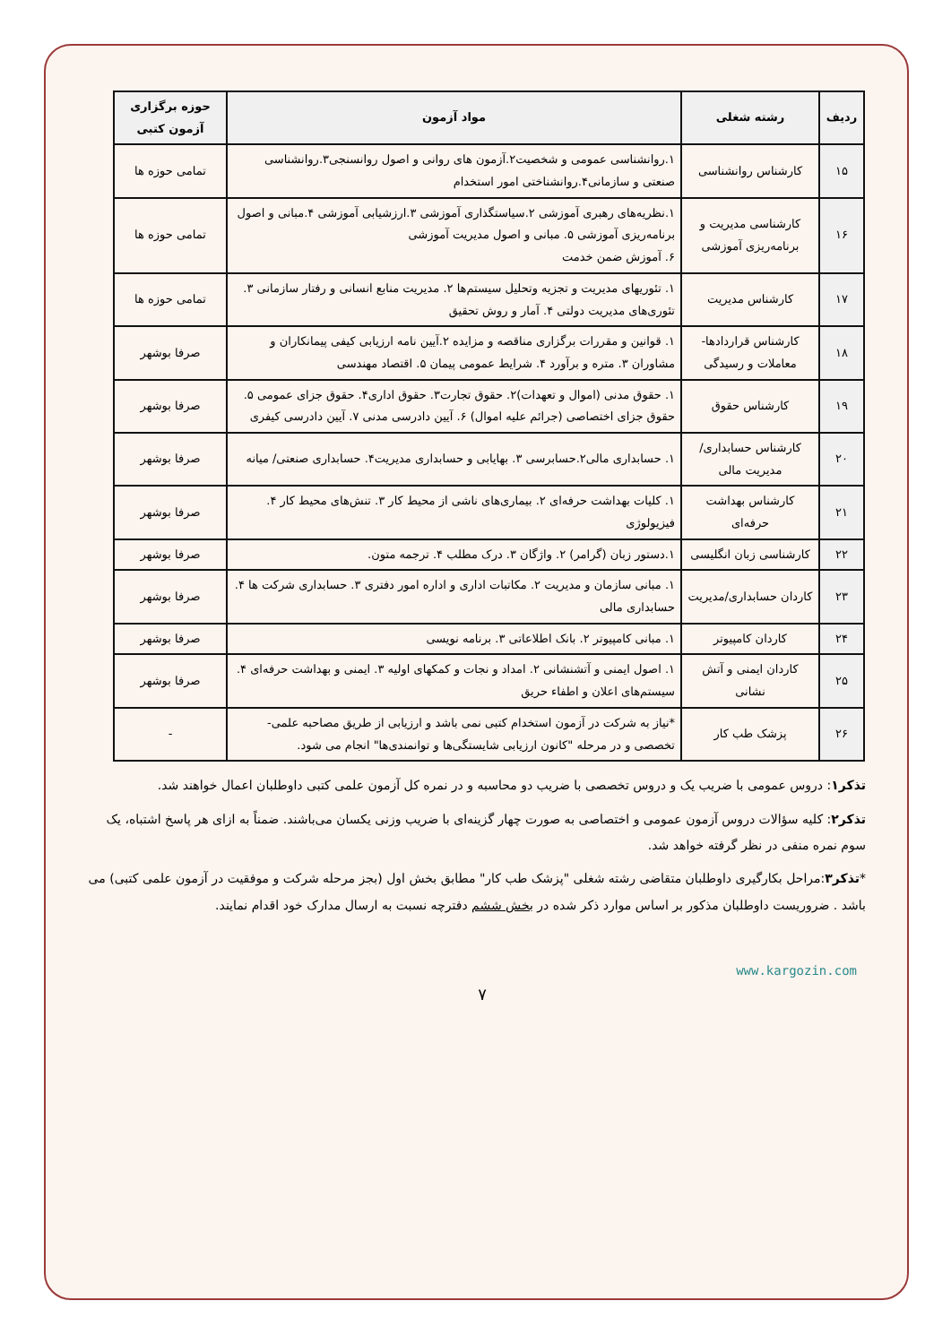| ردیف | رشته شغلی | مواد آزمون | حوزه برگزاری آزمون کتبی |
| --- | --- | --- | --- |
| ۱۵ | کارشناس روانشناسی | ۱.روانشناسی عمومی و شخصیت۲.آزمون های روانی و اصول روانسنجی۳.روانشناسی صنعتی و سازمانی۴.روانشناختی امور استخدام | تمامی حوزه ها |
| ۱۶ | کارشناسی مدیریت و برنامه‌ریزی آموزشی | ۱.نظریه‌های رهبری آموزشی ۲.سیاستگذاری آموزشی ۳.ارزشیابی آموزشی ۴.مبانی و اصول برنامه‌ریزی آموزشی ۵. مبانی و اصول مدیریت آموزشی ۶. آموزش ضمن خدمت | تمامی حوزه ها |
| ۱۷ | کارشناس مدیریت | ۱. تئوریهای مدیریت و تجزیه وتحلیل سیستم‌ها ۲. مدیریت منابع انسانی و رفتار سازمانی ۳. تئوری‌های مدیریت دولتی ۴. آمار و روش تحقیق | تمامی حوزه ها |
| ۱۸ | کارشناس قراردادها- معاملات و رسیدگی | ۱. قوانین و مقررات برگزاری مناقصه و مزایده ۲.آیین نامه ارزیابی کیفی پیمانکاران و مشاوران ۳. متره و برآورد ۴. شرایط عمومی پیمان ۵. اقتصاد مهندسی | صرفا بوشهر |
| ۱۹ | کارشناس حقوق | ۱. حقوق مدنی (اموال و تعهدات)۲. حقوق تجارت۳. حقوق اداری۴. حقوق جزای عمومی ۵. حقوق جزای اختصاصی (جرائم علیه اموال) ۶. آیین دادرسی مدنی ۷. آیین دادرسی کیفری | صرفا بوشهر |
| ۲۰ | کارشناس حسابداری/مدیریت مالی | ۱. حسابداری مالی۲.حسابرسی ۳. بهایابی و حسابداری مدیریت۴. حسابداری صنعتی/ میانه | صرفا بوشهر |
| ۲۱ | کارشناس بهداشت حرفه‌ای | ۱. کلیات بهداشت حرفه‌ای ۲. بیماری‌های ناشی از محیط کار ۳. تنش‌های محیط کار ۴. فیزیولوژی | صرفا بوشهر |
| ۲۲ | کارشناسی زبان انگلیسی | ۱.دستور زبان (گرامر) ۲. واژگان ۳. درک مطلب ۴. ترجمه متون. | صرفا بوشهر |
| ۲۳ | کاردان حسابداری/مدیریت | ۱. مبانی سازمان و مدیریت ۲. مکاتبات اداری و اداره امور دفتری ۳. حسابداری شرکت ها ۴. حسابداری مالی | صرفا بوشهر |
| ۲۴ | کاردان کامپیوتر | ۱. مبانی کامپیوتر ۲. بانک اطلاعاتی ۳. برنامه نویسی | صرفا بوشهر |
| ۲۵ | کاردان ایمنی و آتش نشانی | ۱. اصول ایمنی و آتشنشانی ۲. امداد و نجات و کمکهای اولیه ۳. ایمنی و بهداشت حرفه‌ای ۴. سیستم‌های اعلان و اطفاء حریق | صرفا بوشهر |
| ۲۶ | پزشک طب کار | *نیاز به شرکت در آزمون استخدام کتبی نمی باشد و ارزیابی از طریق مصاحبه علمی- تخصصی و در مرحله "کانون ارزیابی شایستگی‌ها و توانمندی‌ها" انجام می شود. | - |
تذکر۱: دروس عمومی با ضریب یک و دروس تخصصی با ضریب دو محاسبه و در نمره کل آزمون علمی کتبی داوطلبان اعمال خواهند شد.
تذکر۲: کلیه سؤالات دروس آزمون عمومی و اختصاصی به صورت چهار گزینه‌ای با ضریب وزنی یکسان می‌باشند. ضمناً به ازای هر پاسخ اشتباه، یک سوم نمره منفی در نظر گرفته خواهد شد.
*تذکر۳:مراحل بکارگیری داوطلبان متقاضی رشته شغلی "پزشک طب کار" مطابق بخش اول (بجز مرحله شرکت و موفقیت در آزمون علمی کتبی) می باشد . ضروریست داوطلبان مذکور بر اساس موارد ذکر شده در بخش ششم دفترچه نسبت به ارسال مدارک خود اقدام نمایند.
www.kargozin.com
۷